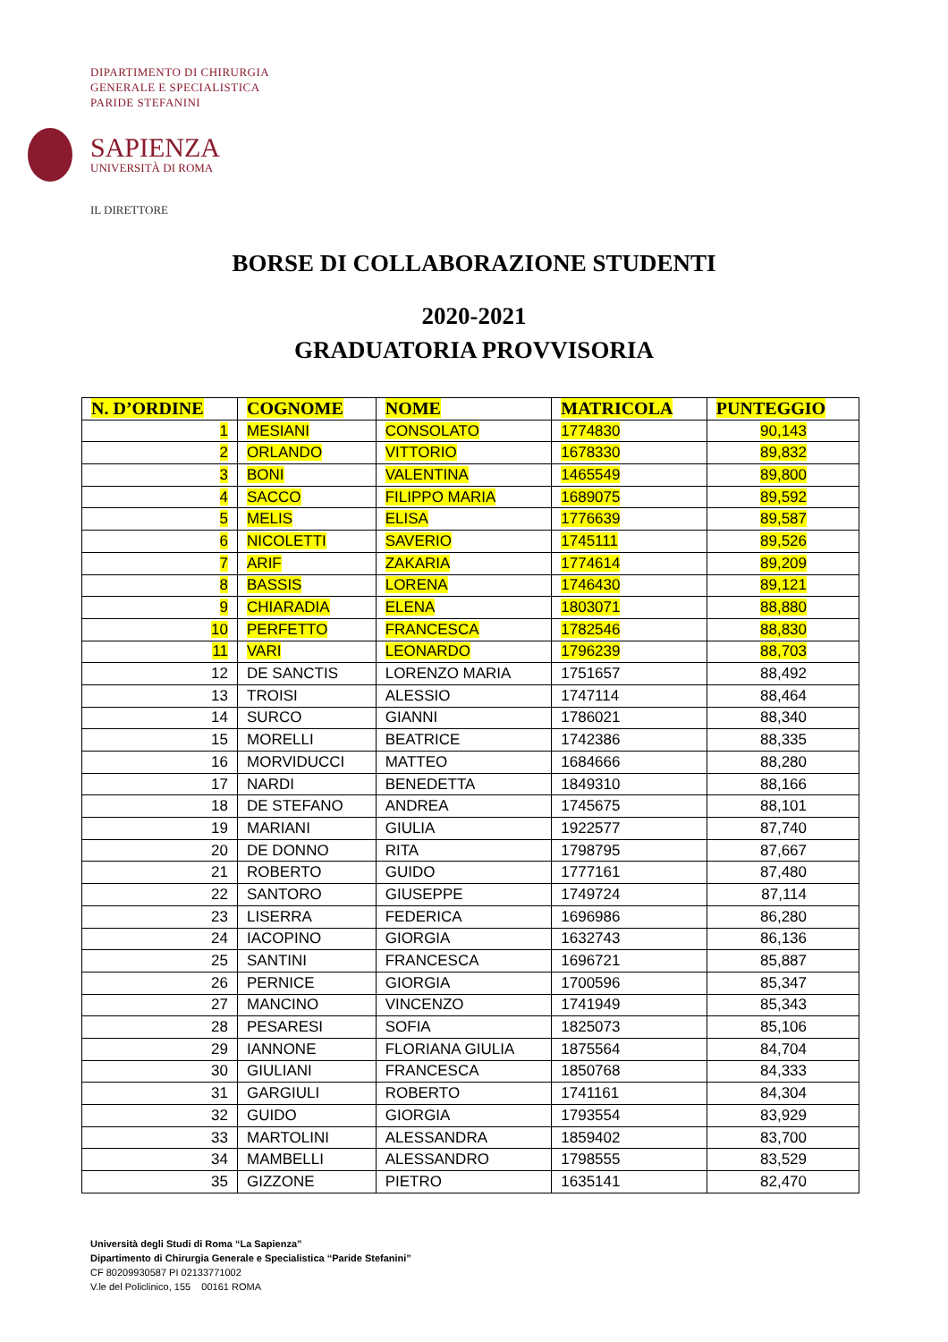DIPARTIMENTO DI CHIRURGIA
GENERALE E SPECIALISTICA
PARIDE STEFANINI
SAPIENZA
UNIVERSITÀ DI ROMA
IL DIRETTORE
BORSE DI COLLABORAZIONE STUDENTI
2020-2021
GRADUATORIA PROVVISORIA
| N. D’ORDINE | COGNOME | NOME | MATRICOLA | PUNTEGGIO |
| --- | --- | --- | --- | --- |
| 1 | MESIANI | CONSOLATO | 1774830 | 90,143 |
| 2 | ORLANDO | VITTORIO | 1678330 | 89,832 |
| 3 | BONI | VALENTINA | 1465549 | 89,800 |
| 4 | SACCO | FILIPPO MARIA | 1689075 | 89,592 |
| 5 | MELIS | ELISA | 1776639 | 89,587 |
| 6 | NICOLETTI | SAVERIO | 1745111 | 89,526 |
| 7 | ARIF | ZAKARIA | 1774614 | 89,209 |
| 8 | BASSIS | LORENA | 1746430 | 89,121 |
| 9 | CHIARADIA | ELENA | 1803071 | 88,880 |
| 10 | PERFETTO | FRANCESCA | 1782546 | 88,830 |
| 11 | VARI | LEONARDO | 1796239 | 88,703 |
| 12 | DE SANCTIS | LORENZO MARIA | 1751657 | 88,492 |
| 13 | TROISI | ALESSIO | 1747114 | 88,464 |
| 14 | SURCO | GIANNI | 1786021 | 88,340 |
| 15 | MORELLI | BEATRICE | 1742386 | 88,335 |
| 16 | MORVIDUCCI | MATTEO | 1684666 | 88,280 |
| 17 | NARDI | BENEDETTA | 1849310 | 88,166 |
| 18 | DE STEFANO | ANDREA | 1745675 | 88,101 |
| 19 | MARIANI | GIULIA | 1922577 | 87,740 |
| 20 | DE DONNO | RITA | 1798795 | 87,667 |
| 21 | ROBERTO | GUIDO | 1777161 | 87,480 |
| 22 | SANTORO | GIUSEPPE | 1749724 | 87,114 |
| 23 | LISERRA | FEDERICA | 1696986 | 86,280 |
| 24 | IACOPINO | GIORGIA | 1632743 | 86,136 |
| 25 | SANTINI | FRANCESCA | 1696721 | 85,887 |
| 26 | PERNICE | GIORGIA | 1700596 | 85,347 |
| 27 | MANCINO | VINCENZO | 1741949 | 85,343 |
| 28 | PESARESI | SOFIA | 1825073 | 85,106 |
| 29 | IANNONE | FLORIANA GIULIA | 1875564 | 84,704 |
| 30 | GIULIANI | FRANCESCA | 1850768 | 84,333 |
| 31 | GARGIULI | ROBERTO | 1741161 | 84,304 |
| 32 | GUIDO | GIORGIA | 1793554 | 83,929 |
| 33 | MARTOLINI | ALESSANDRA | 1859402 | 83,700 |
| 34 | MAMBELLI | ALESSANDRO | 1798555 | 83,529 |
| 35 | GIZZONE | PIETRO | 1635141 | 82,470 |
Università degli Studi di Roma “La Sapienza”
Dipartimento di Chirurgia Generale e Specialistica “Paride Stefanini”
CF 80209930587 PI 02133771002
V.le del Policlinico, 155 00161 ROMA